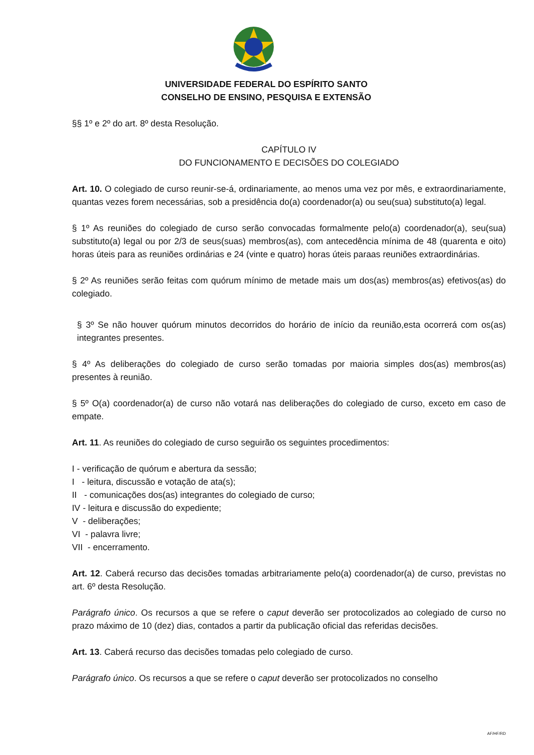UNIVERSIDADE FEDERAL DO ESPÍRITO SANTO
CONSELHO DE ENSINO, PESQUISA E EXTENSÃO
§§ 1º e 2º do art. 8º desta Resolução.
CAPÍTULO IV
DO FUNCIONAMENTO E DECISÕES DO COLEGIADO
Art. 10. O colegiado de curso reunir-se-á, ordinariamente, ao menos uma vez por mês, e extraordinariamente, quantas vezes forem necessárias, sob a presidência do(a) coordenador(a) ou seu(sua) substituto(a) legal.
§ 1º As reuniões do colegiado de curso serão convocadas formalmente pelo(a) coordenador(a), seu(sua) substituto(a) legal ou por 2/3 de seus(suas) membros(as), com antecedência mínima de 48 (quarenta e oito) horas úteis para as reuniões ordinárias e 24 (vinte e quatro) horas úteis paraas reuniões extraordinárias.
§ 2º As reuniões serão feitas com quórum mínimo de metade mais um dos(as) membros(as) efetivos(as) do colegiado.
§ 3º Se não houver quórum minutos decorridos do horário de início da reunião,esta ocorrerá com os(as) integrantes presentes.
§ 4º As deliberações do colegiado de curso serão tomadas por maioria simples dos(as) membros(as) presentes à reunião.
§ 5º O(a) coordenador(a) de curso não votará nas deliberações do colegiado de curso, exceto em caso de empate.
Art. 11. As reuniões do colegiado de curso seguirão os seguintes procedimentos:
I - verificação de quórum e abertura da sessão;
I - leitura, discussão e votação de ata(s);
II - comunicações dos(as) integrantes do colegiado de curso;
IV - leitura e discussão do expediente;
V - deliberações;
VI - palavra livre;
VII - encerramento.
Art. 12. Caberá recurso das decisões tomadas arbitrariamente pelo(a) coordenador(a) de curso, previstas no art. 6º desta Resolução.
Parágrafo único. Os recursos a que se refere o caput deverão ser protocolizados ao colegiado de curso no prazo máximo de 10 (dez) dias, contados a partir da publicação oficial das referidas decisões.
Art. 13. Caberá recurso das decisões tomadas pelo colegiado de curso.
Parágrafo único. Os recursos a que se refere o caput deverão ser protocolizados no conselho
AF/HF/RD